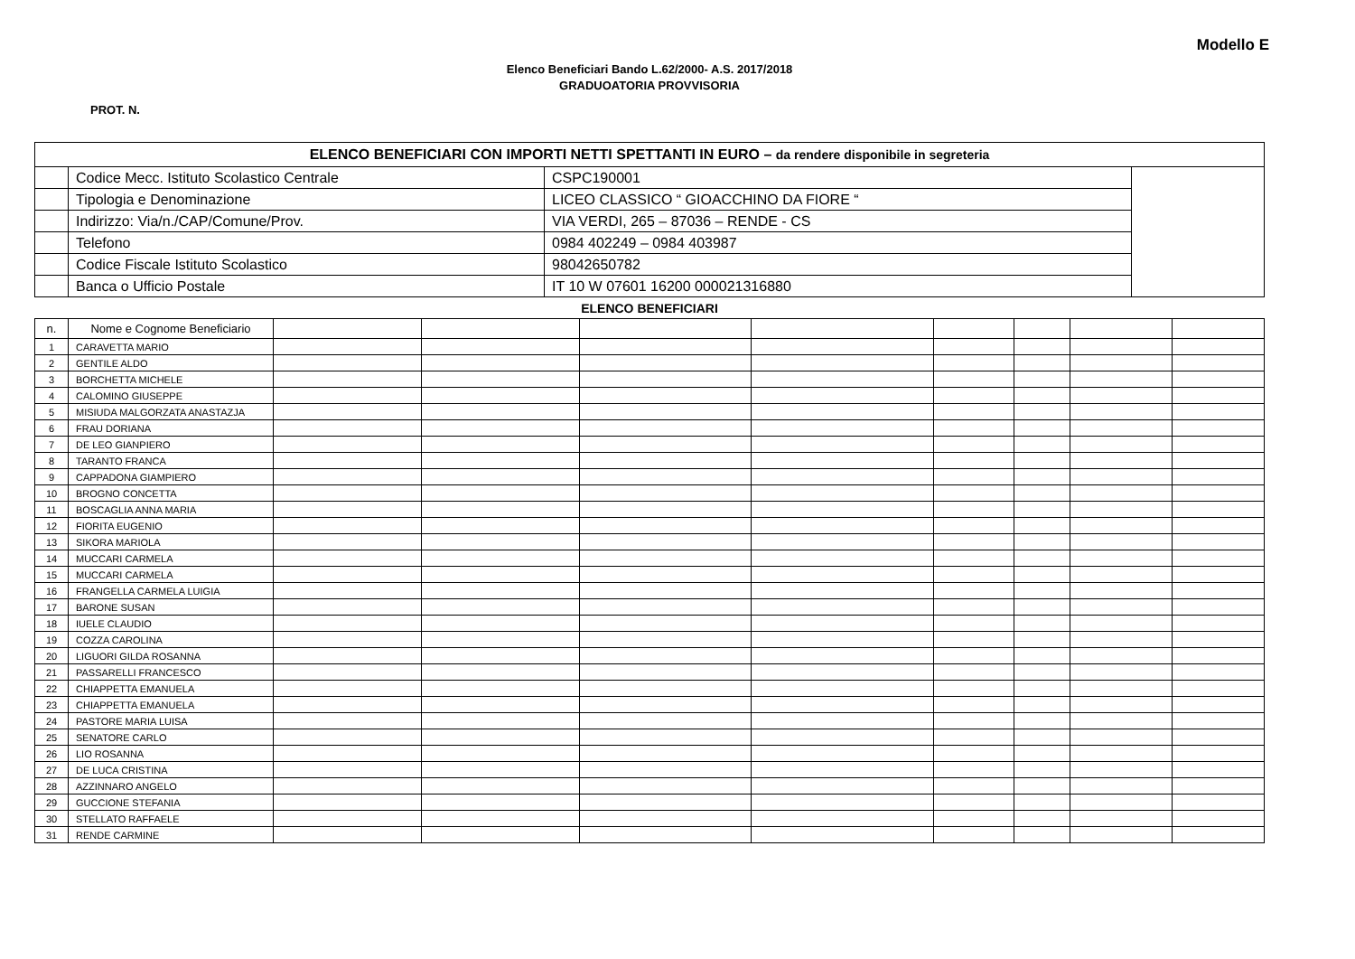Modello E
Elenco Beneficiari Bando L.62/2000- A.S. 2017/2018
GRADUOATORIA PROVVISORIA
PROT. N.
| ELENCO BENEFICIARI CON IMPORTI NETTI SPETTANTI IN EURO – da rendere disponibile in segreteria | | | |
| | Codice Mecc. Istituto Scolastico Centrale | CSPC190001 | |
| | Tipologia e Denominazione | LICEO CLASSICO “ GIOACCHINO DA FIORE “ | |
| | Indirizzo: Via/n./CAP/Comune/Prov. | VIA VERDI, 265 – 87036 – RENDE - CS | |
| | Telefono | 0984 402249 – 0984 403987 | |
| | Codice Fiscale Istituto Scolastico | 98042650782 | |
| | Banca o Ufficio Postale | IT 10 W 07601 16200 000021316880 | |
ELENCO BENEFICIARI
| n. | Nome e Cognome Beneficiario | | | | | | | | |
| --- | --- | --- | --- | --- | --- | --- | --- | --- | --- |
| 1 | CARAVETTA MARIO | | | | | | | | |
| 2 | GENTILE ALDO | | | | | | | | |
| 3 | BORCHETTA MICHELE | | | | | | | | |
| 4 | CALOMINO GIUSEPPE | | | | | | | | |
| 5 | MISIUDA MALGORZATA ANASTAZJA | | | | | | | | |
| 6 | FRAU DORIANA | | | | | | | | |
| 7 | DE LEO GIANPIERO | | | | | | | | |
| 8 | TARANTO FRANCA | | | | | | | | |
| 9 | CAPPADONA GIAMPIERO | | | | | | | | |
| 10 | BROGNO CONCETTA | | | | | | | | |
| 11 | BOSCAGLIA ANNA MARIA | | | | | | | | |
| 12 | FIORITA EUGENIO | | | | | | | | |
| 13 | SIKORA MARIOLA | | | | | | | | |
| 14 | MUCCARI CARMELA | | | | | | | | |
| 15 | MUCCARI CARMELA | | | | | | | | |
| 16 | FRANGELLA CARMELA LUIGIA | | | | | | | | |
| 17 | BARONE SUSAN | | | | | | | | |
| 18 | IUELE CLAUDIO | | | | | | | | |
| 19 | COZZA CAROLINA | | | | | | | | |
| 20 | LIGUORI GILDA ROSANNA | | | | | | | | |
| 21 | PASSARELLI FRANCESCO | | | | | | | | |
| 22 | CHIAPPETTA EMANUELA | | | | | | | | |
| 23 | CHIAPPETTA EMANUELA | | | | | | | | |
| 24 | PASTORE MARIA LUISA | | | | | | | | |
| 25 | SENATORE CARLO | | | | | | | | |
| 26 | LIO ROSANNA | | | | | | | | |
| 27 | DE LUCA CRISTINA | | | | | | | | |
| 28 | AZZINNARO ANGELO | | | | | | | | |
| 29 | GUCCIONE STEFANIA | | | | | | | | |
| 30 | STELLATO RAFFAELE | | | | | | | | |
| 31 | RENDE CARMINE | | | | | | | | |